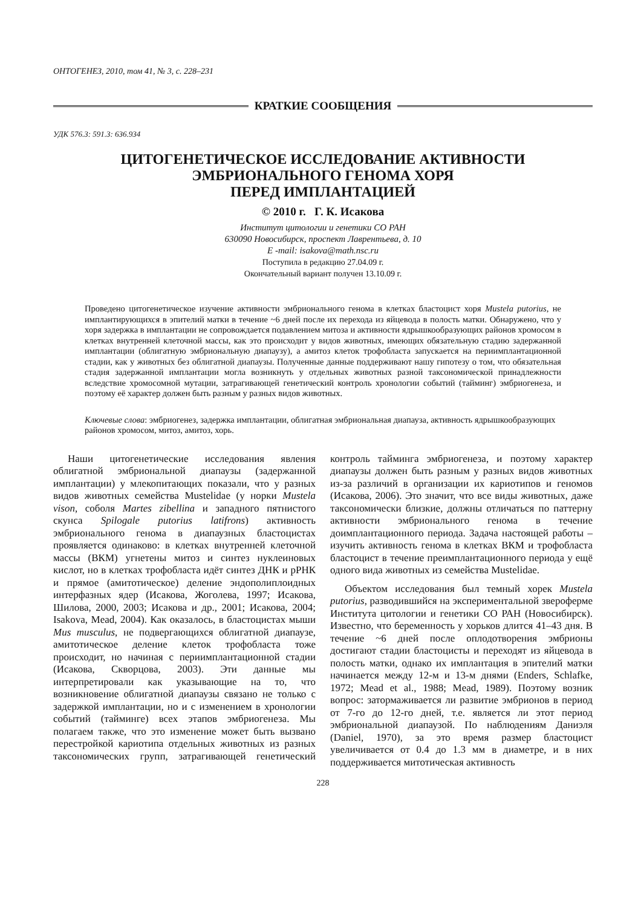ОНТОГЕНЕЗ, 2010, том 41, № 3, с. 228–231
КРАТКИЕ СООБЩЕНИЯ
УДК 576.3: 591.3: 636.934
ЦИТОГЕНЕТИЧЕСКОЕ ИССЛЕДОВАНИЕ АКТИВНОСТИ
ЭМБРИОНАЛЬНОГО ГЕНОМА ХОРЯ
ПЕРЕД ИМПЛАНТАЦИЕЙ
© 2010 г. Г. К. Исакова
Институт цитологии и генетики СО РАН
630090 Новосибирск, проспект Лаврентьева, д. 10
E -mail: isakova@math.nsc.ru
Поступила в редакцию 27.04.09 г.
Окончательный вариант получен 13.10.09 г.
Проведено цитогенетическое изучение активности эмбрионального генома в клетках бластоцист хоря Mustela putorius, не имплантирующихся в эпителий матки в течение ~6 дней после их перехода из яйцевода в полость матки. Обнаружено, что у хоря задержка в имплантации не сопровождается подавлением митоза и активности ядрышкообразующих районов хромосом в клетках внутренней клеточной массы, как это происходит у видов животных, имеющих обязательную стадию задержанной имплантации (облигатную эмбриональную диапаузу), а амитоз клеток трофобласта запускается на периимплантационной стадии, как у животных без облигатной диапаузы. Полученные данные поддерживают нашу гипотезу о том, что обязательная стадия задержанной имплантации могла возникнуть у отдельных животных разной таксономической принадлежности вследствие хромосомной мутации, затрагивающей генетический контроль хронологии событий (тайминг) эмбриогенеза, и поэтому её характер должен быть разным у разных видов животных.
Ключевые слова: эмбриогенез, задержка имплантации, облигатная эмбриональная диапауза, активность ядрышкообразующих районов хромосом, митоз, амитоз, хорь.
Наши цитогенетические исследования явления облигатной эмбриональной диапаузы (задержанной имплантации) у млекопитающих показали, что у разных видов животных семейства Mustelidae (у норки Mustela vison, соболя Martes zibellina и западного пятнистого скунса Spilogale putorius latifrons) активность эмбрионального генома в диапаузных бластоцистах проявляется одинаково: в клетках внутренней клеточной массы (ВКМ) угнетены митоз и синтез нуклеиновых кислот, но в клетках трофобласта идёт синтез ДНК и рРНК и прямое (амитотическое) деление эндополиплоидных интерфазных ядер (Исакова, Жоголева, 1997; Исакова, Шилова, 2000, 2003; Исакова и др., 2001; Исакова, 2004; Isakova, Mead, 2004). Как оказалось, в бластоцистах мыши Mus musculus, не подвергающихся облигатной диапаузе, амитотическое деление клеток трофобласта тоже происходит, но начиная с периимплантационной стадии (Исакова, Скворцова, 2003). Эти данные мы интерпретировали как указывающие на то, что возникновение облигатной диапаузы связано не только с задержкой имплантации, но и с изменением в хронологии событий (тайминге) всех этапов эмбриогенеза. Мы полагаем также, что это изменение может быть вызвано перестройкой кариотипа отдельных животных из разных таксономических групп, затрагивающей генетический контроль тайминга эмбриогенеза, и поэтому характер диапаузы должен быть разным у разных видов животных из-за различий в организации их кариотипов и геномов (Исакова, 2006). Это значит, что все виды животных, даже таксономически близкие, должны отличаться по паттерну активности эмбрионального генома в течение доимплантационного периода. Задача настоящей работы – изучить активность генома в клетках ВКМ и трофобласта бластоцист в течение преимплантационного периода у ещё одного вида животных из семейства Mustelidae.
Объектом исследования был темный хорек Mustela putorius, разводившийся на экспериментальной звероферме Института цитологии и генетики СО РАН (Новосибирск). Известно, что беременность у хорьков длится 41–43 дня. В течение ~6 дней после оплодотворения эмбрионы достигают стадии бластоцисты и переходят из яйцевода в полость матки, однако их имплантация в эпителий матки начинается между 12-м и 13-м днями (Enders, Schlafke, 1972; Mead et al., 1988; Mead, 1989). Поэтому возник вопрос: затормаживается ли развитие эмбрионов в период от 7-го до 12-го дней, т.е. является ли этот период эмбриональной диапаузой. По наблюдениям Даниэля (Daniel, 1970), за это время размер бластоцист увеличивается от 0.4 до 1.3 мм в диаметре, и в них поддерживается митотическая активность
228